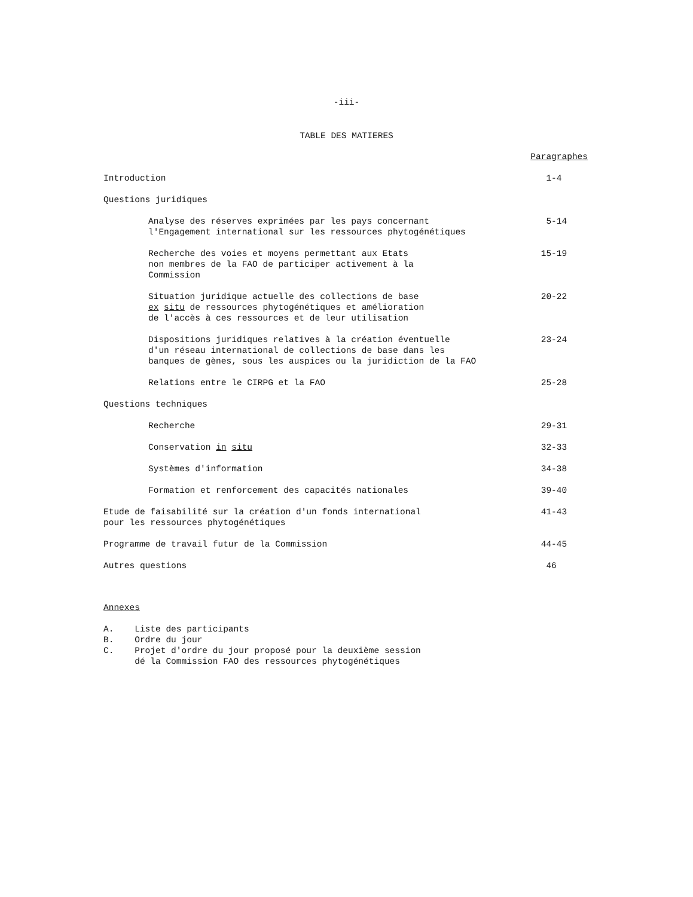-iii-
TABLE DES MATIERES
| | Paragraphes |
| Introduction | 1-4 |
| Questions juridiques | |
| Analyse des réserves exprimées par les pays concernant l'Engagement international sur les ressources phytogénétiques | 5-14 |
| Recherche des voies et moyens permettant aux Etats non membres de la FAO de participer activement à la Commission | 15-19 |
| Situation juridique actuelle des collections de base ex situ de ressources phytogénétiques et amélioration de l'accès à ces ressources et de leur utilisation | 20-22 |
| Dispositions juridiques relatives à la création éventuelle d'un réseau international de collections de base dans les banques de gènes, sous les auspices ou la juridiction de la FAO | 23-24 |
| Relations entre le CIRPG et la FAO | 25-28 |
| Questions techniques | |
| Recherche | 29-31 |
| Conservation in situ | 32-33 |
| Systèmes d'information | 34-38 |
| Formation et renforcement des capacités nationales | 39-40 |
| Etude de faisabilité sur la création d'un fonds international pour les ressources phytogénétiques | 41-43 |
| Programme de travail futur de la Commission | 44-45 |
| Autres questions | 46 |
Annexes
A. Liste des participants
B. Ordre du jour
C. Projet d'ordre du jour proposé pour la deuxième session
dé la Commission FAO des ressources phytogénétiques